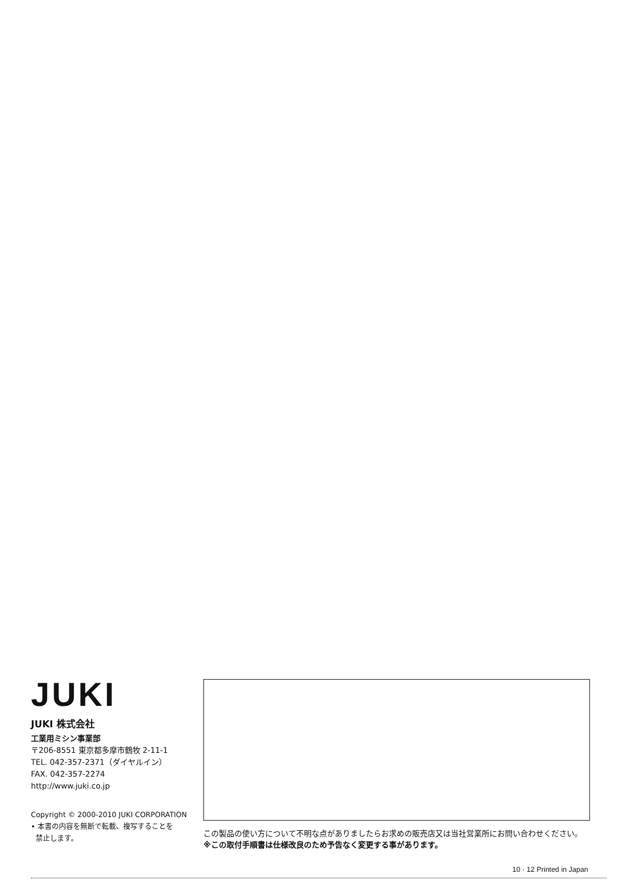JUKI
JUKI 株式会社
工業用ミシン事業部
〒206-8551 東京都多摩市鶴牧 2-11-1
TEL. 042-357-2371（ダイヤルイン）
FAX. 042-357-2274
http://www.juki.co.jp
Copyright © 2000-2010 JUKI CORPORATION
• 本書の内容を無断で転載、複写することを
禁止します。
この製品の使い方について不明な点がありましたらお求めの販売店又は当社営業所にお問い合わせください。
※この取付手順書は仕様改良のため予告なく変更する事があります。
10 · 12 Printed in Japan